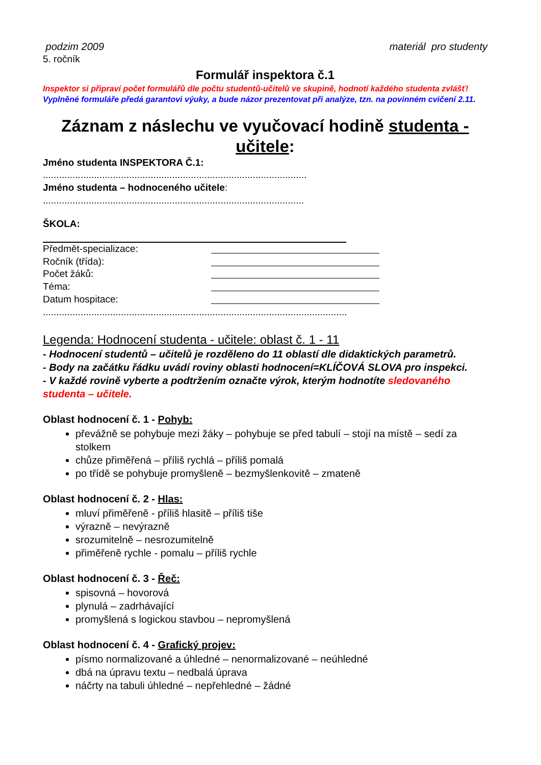podzim 2009 materiál pro studenty
5. ročník
Formulář inspektora č.1
Inspektor si připraví počet formulářů dle počtu studentů-učitelů ve skupině, hodnotí každého studenta zvlášť! Vyplněné formuláře předá garantovi výuky, a bude názor prezentovat při analýze, tzn. na povinném cvičení 2.11.
Záznam z náslechu ve vyučovací hodině studenta - učitele:
Jméno studenta INSPEKTORA Č.1:
..................................................................................................
Jméno studenta – hodnoceného učitele:
.................................................................................................
ŠKOLA:
Předmět-specializace:
Ročník (třída):
Počet žáků:
Téma:
Datum hospitace:
.................................................................................................................
Legenda: Hodnocení studenta - učitele: oblast č. 1 - 11
- Hodnocení studentů – učitelů je rozděleno do 11 oblastí dle didaktických parametrů.
- Body na začátku řádku uvádí roviny oblasti hodnocení=KLÍČOVÁ SLOVA pro inspekci.
- V každé rovině vyberte a podtržením označte výrok, kterým hodnotíte sledovaného studenta – učitele.
Oblast hodnocení č. 1 - Pohyb:
převážně se pohybuje mezi žáky – pohybuje se před tabulí – stojí na místě – sedí za stolkem
chůze přiměřená – příliš rychlá – příliš pomalá
po třídě se pohybuje promyšleně – bezmyšlenkovitě – zmateně
Oblast hodnocení č. 2 - Hlas:
mluví přiměřeně - příliš hlasitě – příliš tiše
výrazně – nevýrazně
srozumitelně – nesrozumitelně
přiměřeně rychle - pomalu – příliš rychle
Oblast hodnocení č. 3 - Řeč:
spisovná – hovorová
plynulá – zadrhávající
promyšlená s logickou stavbou – nepromyšlená
Oblast hodnocení č. 4 - Grafický projev:
písmo normalizované a úhledné – nenormalizované – neúhledné
dbá na úpravu textu – nedbalá úprava
náčrty na tabuli úhledné – nepřehledné – žádné